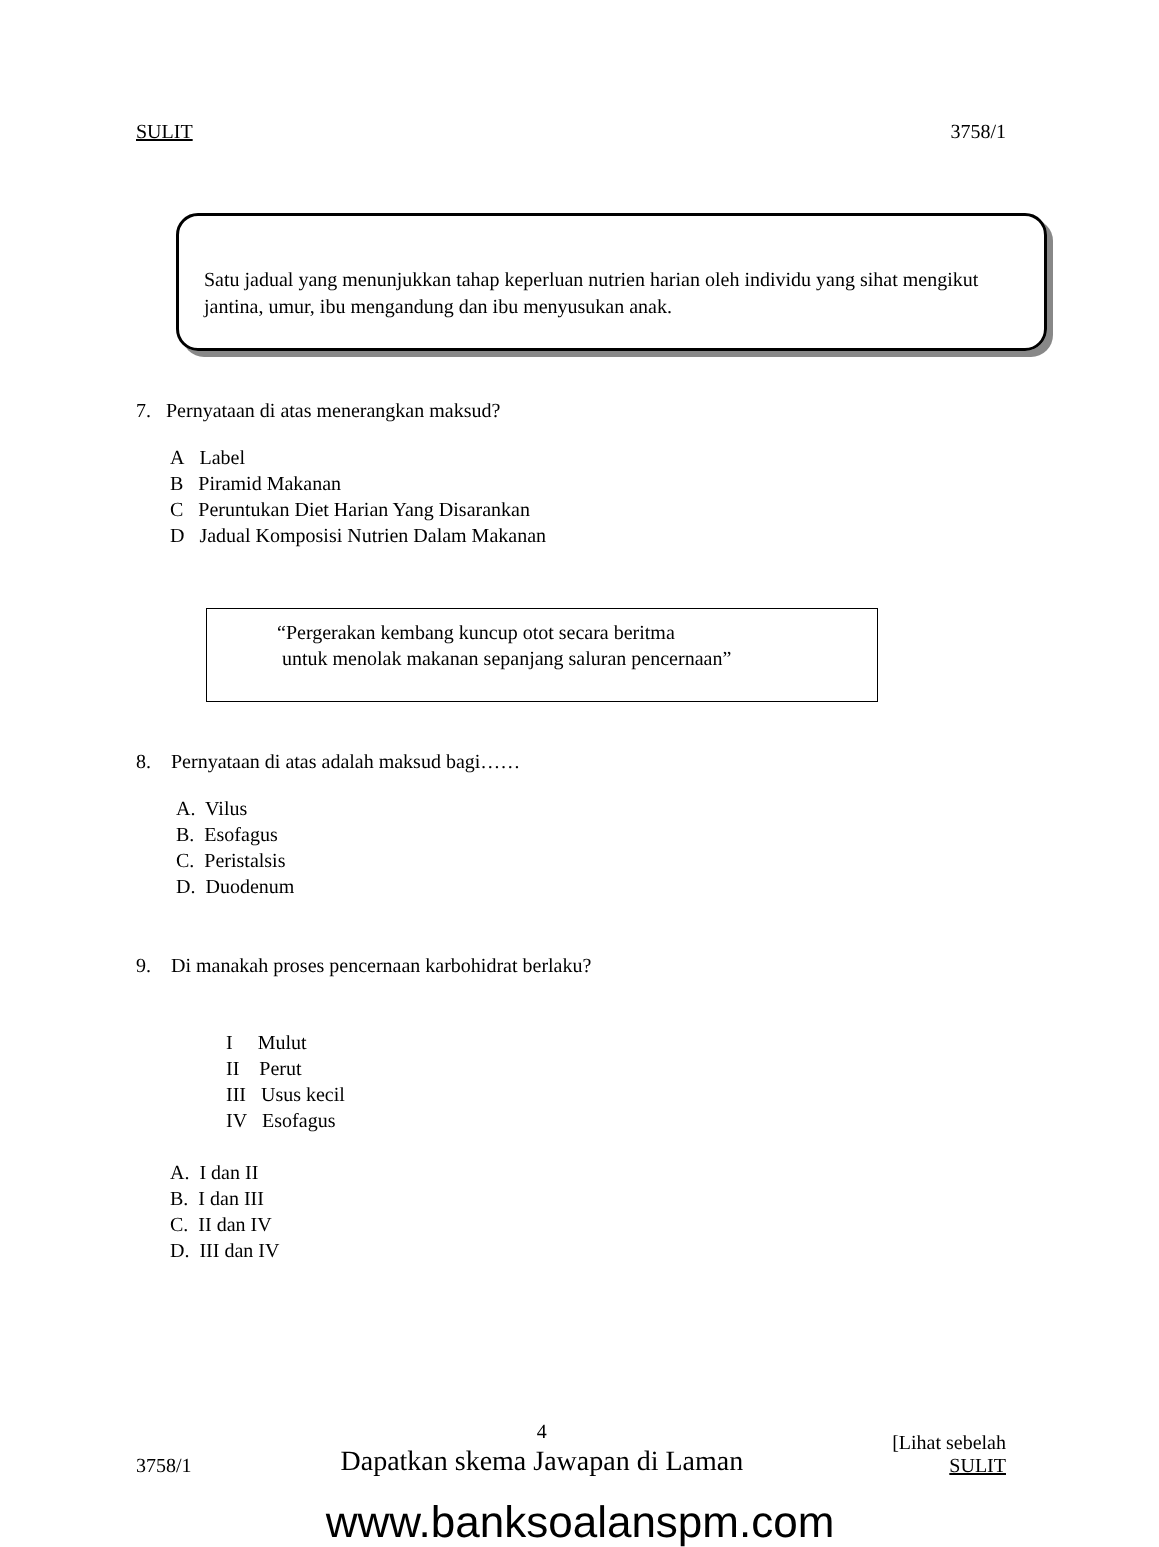SULIT 3758/1
Satu jadual yang menunjukkan tahap keperluan nutrien harian oleh individu yang sihat mengikut jantina, umur, ibu mengandung dan ibu menyusukan anak.
7. Pernyataan di atas menerangkan maksud?
A Label
B Piramid Makanan
C Peruntukan Diet Harian Yang Disarankan
D Jadual Komposisi Nutrien Dalam Makanan
“Pergerakan kembang kuncup otot secara beritma
untuk menolak makanan sepanjang saluran pencernaan”
8. Pernyataan di atas adalah maksud bagi……
A. Vilus
B. Esofagus
C. Peristalsis
D. Duodenum
9. Di manakah proses pencernaan karbohidrat berlaku?
I Mulut
II Perut
III Usus kecil
IV Esofagus
A. I dan II
B. I dan III
C. II dan IV
D. III dan IV
3758/1 4
Dapatkan skema Jawapan di Laman [Lihat sebelah
SULIT
www.banksoalanspm.com